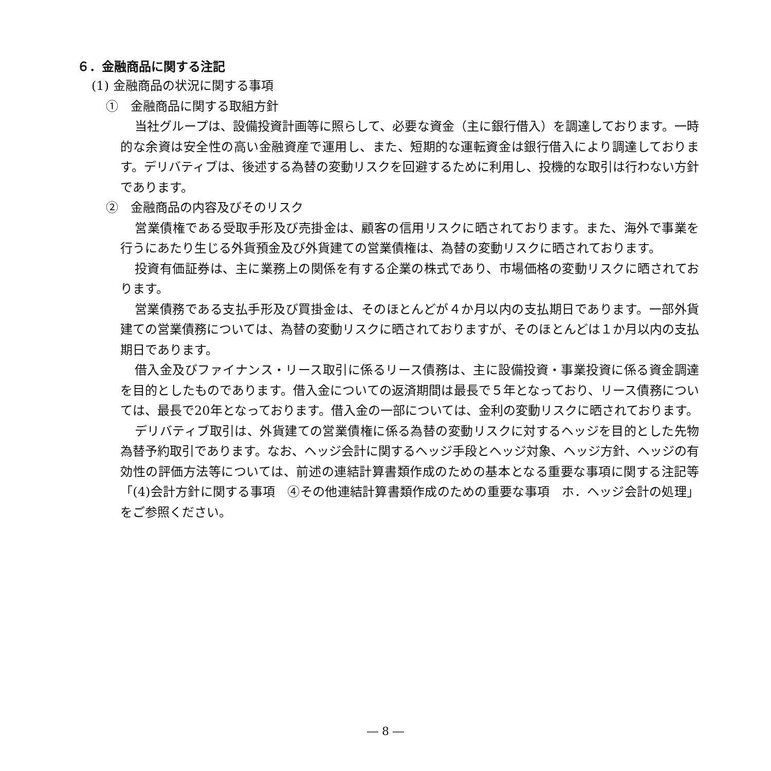６．金融商品に関する注記
(1) 金融商品の状況に関する事項
①　金融商品に関する取組方針
当社グループは、設備投資計画等に照らして、必要な資金（主に銀行借入）を調達しております。一時的な余資は安全性の高い金融資産で運用し、また、短期的な運転資金は銀行借入により調達しております。デリバティブは、後述する為替の変動リスクを回避するために利用し、投機的な取引は行わない方針であります。
②　金融商品の内容及びそのリスク
営業債権である受取手形及び売掛金は、顧客の信用リスクに晒されております。また、海外で事業を行うにあたり生じる外貨預金及び外貨建ての営業債権は、為替の変動リスクに晒されております。
投資有価証券は、主に業務上の関係を有する企業の株式であり、市場価格の変動リスクに晒されております。
営業債務である支払手形及び買掛金は、そのほとんどが４か月以内の支払期日であります。一部外貨建ての営業債務については、為替の変動リスクに晒されておりますが、そのほとんどは１か月以内の支払期日であります。
借入金及びファイナンス・リース取引に係るリース債務は、主に設備投資・事業投資に係る資金調達を目的としたものであります。借入金についての返済期間は最長で５年となっており、リース債務については、最長で20年となっております。借入金の一部については、金利の変動リスクに晒されております。
デリバティブ取引は、外貨建ての営業債権に係る為替の変動リスクに対するヘッジを目的とした先物為替予約取引であります。なお、ヘッジ会計に関するヘッジ手段とヘッジ対象、ヘッジ方針、ヘッジの有効性の評価方法等については、前述の連結計算書類作成のための基本となる重要な事項に関する注記等「(4)会計方針に関する事項　④その他連結計算書類作成のための重要な事項　ホ．ヘッジ会計の処理」をご参照ください。
― 8 ―